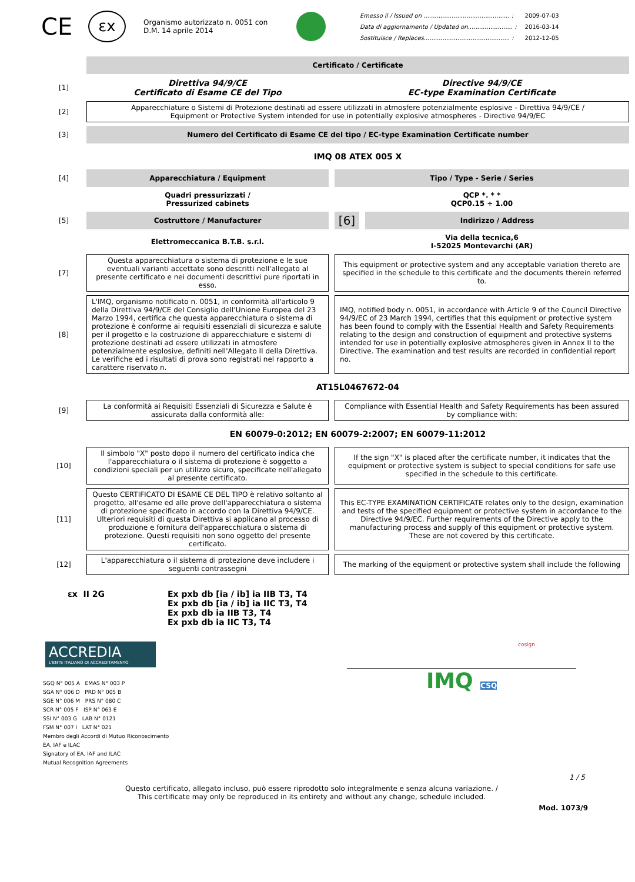CE
εx
Organismo autorizzato n. 0051 con
D.M. 14 aprile 2014
| Emesso il / Issued on .............................................. : | 2009-07-03 |
| Data di aggiornamento / Updated on........................ : | 2016-03-14 |
| Sostituisce / Replaces.............................................. : | 2012-12-05 |
| | Certificato / Certificate | | |
| [1] | Direttiva 94/9/CE Certificato di Esame CE del Tipo | Directive 94/9/CE EC-type Examination Certificate | |
| [2] | Apparecchiature o Sistemi di Protezione destinati ad essere utilizzati in atmosfere potenzialmente esplosive - Direttiva 94/9/CE / Equipment or Protective System intended for use in potentially explosive atmospheres - Directive 94/9/EC | | |
| [3] | Numero del Certificato di Esame CE del tipo / EC-type Examination Certificate number | | |
| | IMQ 08 ATEX 005 X | | |
| [4] | Apparecchiatura / Equipment | Tipo / Type - Serie / Series | |
| | Quadri pressurizzati / Pressurized cabinets | QCP *. * * QCP0.15 ÷ 1.00 | |
| [5] | Costruttore / Manufacturer | [6] | Indirizzo / Address |
| | Elettromeccanica B.T.B. s.r.l. | Via della tecnica,6 I-52025 Montevarchi (AR) | |
| [7] | Questa apparecchiatura o sistema di protezione e le sue eventuali varianti accettate sono descritti nell'allegato al presente certificato e nei documenti descrittivi pure riportati in esso. | This equipment or protective system and any acceptable variation thereto are specified in the schedule to this certificate and the documents therein referred to. | |
| [8] | L'IMQ, organismo notificato n. 0051, in conformità all'articolo 9 della Direttiva 94/9/CE del Consiglio dell'Unione Europea del 23 Marzo 1994, certifica che questa apparecchiatura o sistema di protezione è conforme ai requisiti essenziali di sicurezza e salute per il progetto e la costruzione di apparecchiature e sistemi di protezione destinati ad essere utilizzati in atmosfere potenzialmente esplosive, definiti nell'Allegato II della Direttiva. Le verifiche ed i risultati di prova sono registrati nel rapporto a carattere riservato n. | IMQ, notified body n. 0051, in accordance with Article 9 of the Council Directive 94/9/EC of 23 March 1994, certifies that this equipment or protective system has been found to comply with the Essential Health and Safety Requirements relating to the design and construction of equipment and protective systems intended for use in potentially explosive atmospheres given in Annex II to the Directive. The examination and test results are recorded in confidential report no. | |
| | AT15L0467672-04 | | |
| [9] | La conformità ai Requisiti Essenziali di Sicurezza e Salute è assicurata dalla conformità alle: | Compliance with Essential Health and Safety Requirements has been assured by compliance with: | |
| | EN 60079-0:2012; EN 60079-2:2007; EN 60079-11:2012 | | |
| [10] | Il simbolo "X" posto dopo il numero del certificato indica che l'apparecchiatura o il sistema di protezione è soggetto a condizioni speciali per un utilizzo sicuro, specificate nell'allegato al presente certificato. | If the sign "X" is placed after the certificate number, it indicates that the equipment or protective system is subject to special conditions for safe use specified in the schedule to this certificate. | |
| [11] | Questo CERTIFICATO DI ESAME CE DEL TIPO è relativo soltanto al progetto, all'esame ed alle prove dell'apparecchiatura o sistema di protezione specificato in accordo con la Direttiva 94/9/CE. Ulteriori requisiti di questa Direttiva si applicano al processo di produzione e fornitura dell'apparecchiatura o sistema di protezione. Questi requisiti non sono oggetto del presente certificato. | This EC-TYPE EXAMINATION CERTIFICATE relates only to the design, examination and tests of the specified equipment or protective system in accordance to the Directive 94/9/EC. Further requirements of the Directive apply to the manufacturing process and supply of this equipment or protective system. These are not covered by this certificate. | |
| [12] | L'apparecchiatura o il sistema di protezione deve includere i seguenti contrassegni | The marking of the equipment or protective system shall include the following | |
εx II 2G Ex pxb db [ia / ib] ia IIB T3, T4
Ex pxb db [ia / ib] ia IIC T3, T4
Ex pxb db ia IIB T3, T4
Ex pxb db ia IIC T3, T4
ACCREDIA
L'ENTE ITALIANO DI ACCREDITAMENTO
SGQ N° 005 A EMAS N° 003 P
SGA N° 006 D PRD N° 005 B
SGE N° 006 M PRS N° 080 C
SCR N° 005 F ISP N° 063 E
SSI N° 003 G LAB N° 0121
FSM N° 007 I LAT N° 021
Membro degli Accordi di Mutuo Riconoscimento
EA, IAF e ILAC
Signatory of EA, IAF and ILAC
Mutual Recognition Agreements
cosign
IMQ CSQ
1 / 5
Questo certificato, allegato incluso, può essere riprodotto solo integralmente e senza alcuna variazione. /
This certificate may only be reproduced in its entirety and without any change, schedule included.
Mod. 1073/9